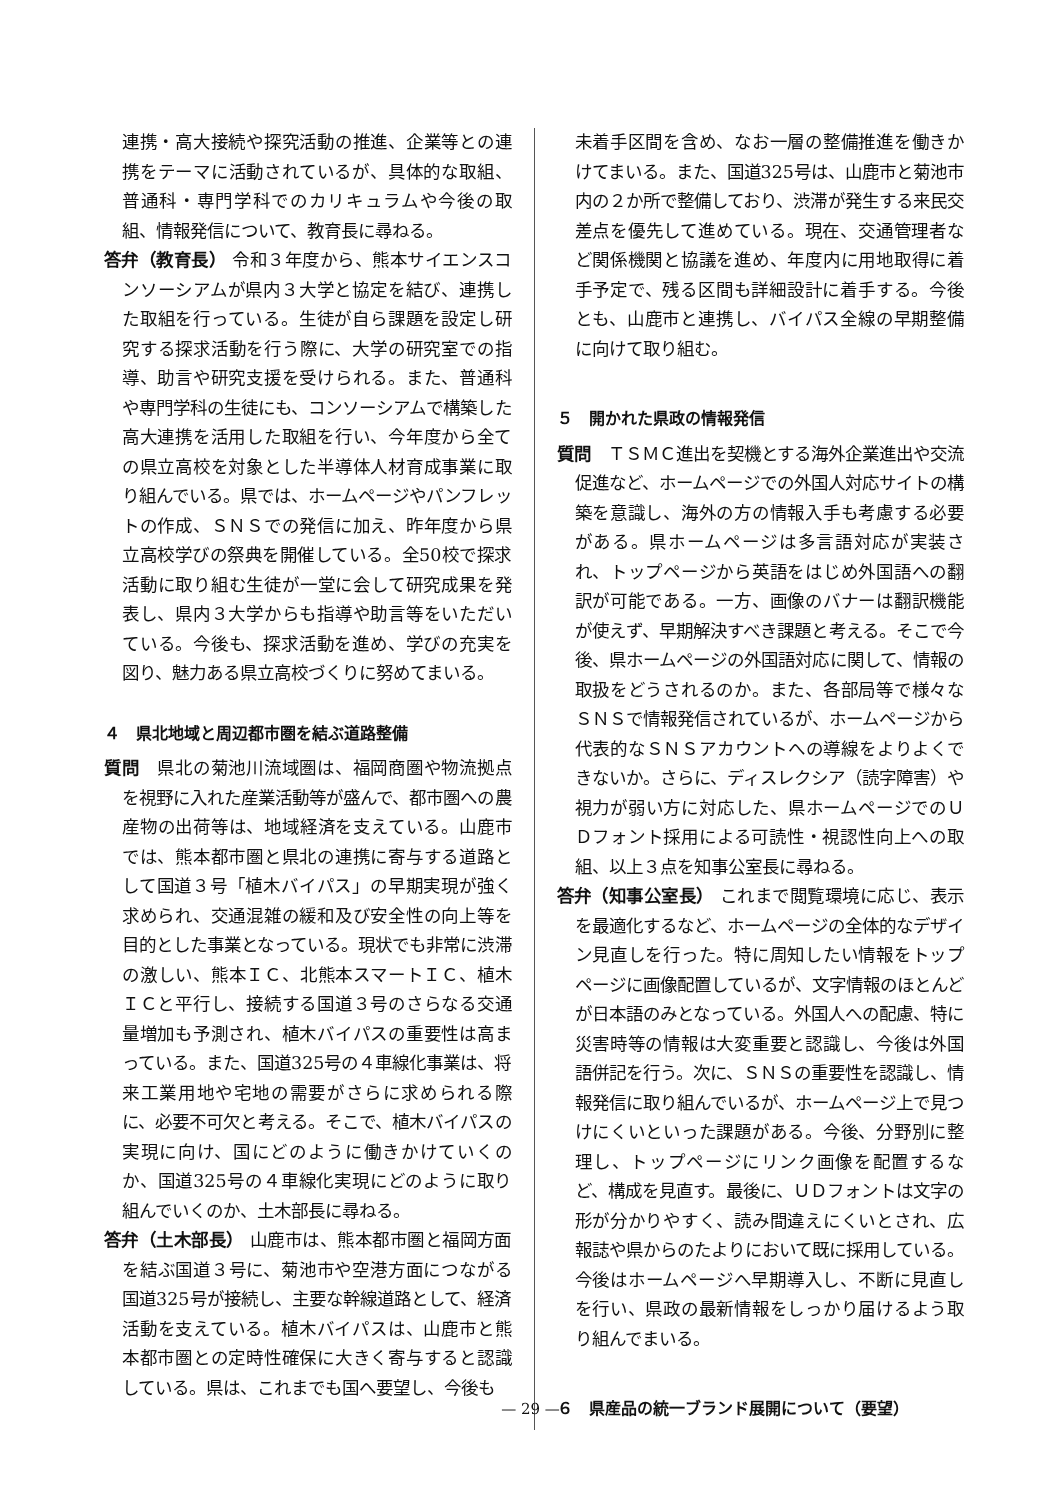連携・高大接続や探究活動の推進、企業等との連携をテーマに活動されているが、具体的な取組、普通科・専門学科でのカリキュラムや今後の取組、情報発信について、教育長に尋ねる。
答弁（教育長） 令和３年度から、熊本サイエンスコンソーシアムが県内３大学と協定を結び、連携した取組を行っている。生徒が自ら課題を設定し研究する探求活動を行う際に、大学の研究室での指導、助言や研究支援を受けられる。また、普通科や専門学科の生徒にも、コンソーシアムで構築した高大連携を活用した取組を行い、今年度から全ての県立高校を対象とした半導体人材育成事業に取り組んでいる。県では、ホームページやパンフレットの作成、ＳＮＳでの発信に加え、昨年度から県立高校学びの祭典を開催している。全50校で探求活動に取り組む生徒が一堂に会して研究成果を発表し、県内３大学からも指導や助言等をいただいている。今後も、探求活動を進め、学びの充実を図り、魅力ある県立高校づくりに努めてまいる。
４　県北地域と周辺都市圏を結ぶ道路整備
質問　県北の菊池川流域圏は、福岡商圏や物流拠点を視野に入れた産業活動等が盛んで、都市圏への農産物の出荷等は、地域経済を支えている。山鹿市では、熊本都市圏と県北の連携に寄与する道路として国道３号「植木バイパス」の早期実現が強く求められ、交通混雑の緩和及び安全性の向上等を目的とした事業となっている。現状でも非常に渋滞の激しい、熊本ＩＣ、北熊本スマートＩＣ、植木ＩＣと平行し、接続する国道３号のさらなる交通量増加も予測され、植木バイパスの重要性は高まっている。また、国道325号の４車線化事業は、将来工業用地や宅地の需要がさらに求められる際に、必要不可欠と考える。そこで、植木バイパスの実現に向け、国にどのように働きかけていくのか、国道325号の４車線化実現にどのように取り組んでいくのか、土木部長に尋ねる。
答弁（土木部長） 山鹿市は、熊本都市圏と福岡方面を結ぶ国道３号に、菊池市や空港方面につながる国道325号が接続し、主要な幹線道路として、経済活動を支えている。植木バイパスは、山鹿市と熊本都市圏との定時性確保に大きく寄与すると認識している。県は、これまでも国へ要望し、今後も
未着手区間を含め、なお一層の整備推進を働きかけてまいる。また、国道325号は、山鹿市と菊池市内の２か所で整備しており、渋滞が発生する来民交差点を優先して進めている。現在、交通管理者など関係機関と協議を進め、年度内に用地取得に着手予定で、残る区間も詳細設計に着手する。今後とも、山鹿市と連携し、バイパス全線の早期整備に向けて取り組む。
５　開かれた県政の情報発信
質問　ＴＳＭＣ進出を契機とする海外企業進出や交流促進など、ホームページでの外国人対応サイトの構築を意識し、海外の方の情報入手も考慮する必要がある。県ホームページは多言語対応が実装され、トップページから英語をはじめ外国語への翻訳が可能である。一方、画像のバナーは翻訳機能が使えず、早期解決すべき課題と考える。そこで今後、県ホームページの外国語対応に関して、情報の取扱をどうされるのか。また、各部局等で様々なＳＮＳで情報発信されているが、ホームページから代表的なＳＮＳアカウントへの導線をよりよくできないか。さらに、ディスレクシア（読字障害）や視力が弱い方に対応した、県ホームページでのＵＤフォント採用による可読性・視認性向上への取組、以上３点を知事公室長に尋ねる。
答弁（知事公室長） これまで閲覧環境に応じ、表示を最適化するなど、ホームページの全体的なデザイン見直しを行った。特に周知したい情報をトップページに画像配置しているが、文字情報のほとんどが日本語のみとなっている。外国人への配慮、特に災害時等の情報は大変重要と認識し、今後は外国語併記を行う。次に、ＳＮＳの重要性を認識し、情報発信に取り組んでいるが、ホームページ上で見つけにくいといった課題がある。今後、分野別に整理し、トップページにリンク画像を配置するなど、構成を見直す。最後に、ＵＤフォントは文字の形が分かりやすく、読み間違えにくいとされ、広報誌や県からのたよりにおいて既に採用している。今後はホームページへ早期導入し、不断に見直しを行い、県政の最新情報をしっかり届けるよう取り組んでまいる。
６　県産品の統一ブランド展開について（要望）
— 29 —